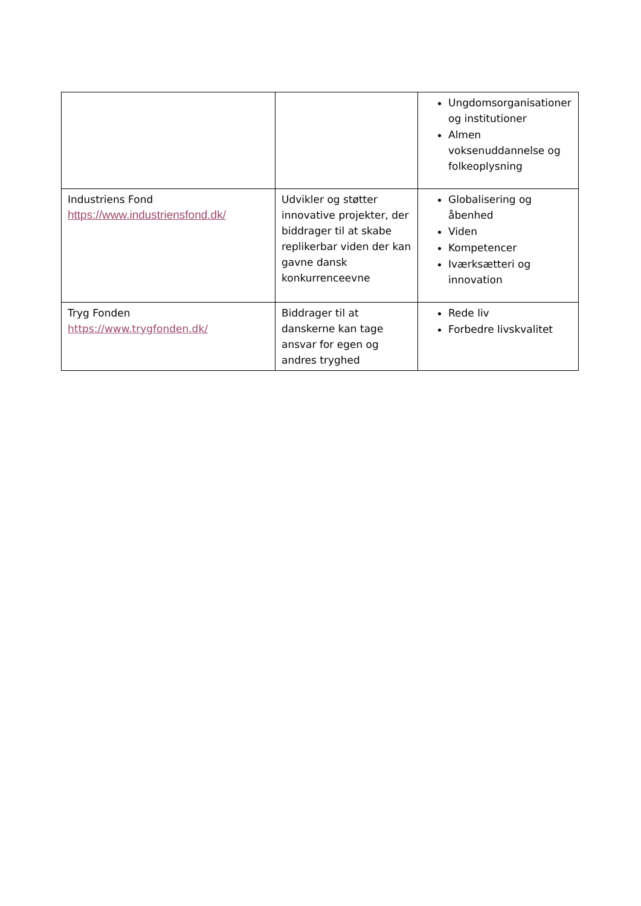| | | Ungdomsorganisationer og institutioner Almen voksenuddannelse og folkeoplysning |
| Industriens Fond https://www.industriensfond.dk/ | Udvikler og støtter innovative projekter, der biddrager til at skabe replikerbar viden der kan gavne dansk konkurrenceevne | Globalisering og åbenhed Viden Kompetencer Iværksætteri og innovation |
| Tryg Fonden https://www.trygfonden.dk/ | Biddrager til at danskerne kan tage ansvar for egen og andres tryghed | Rede liv Forbedre livskvalitet |